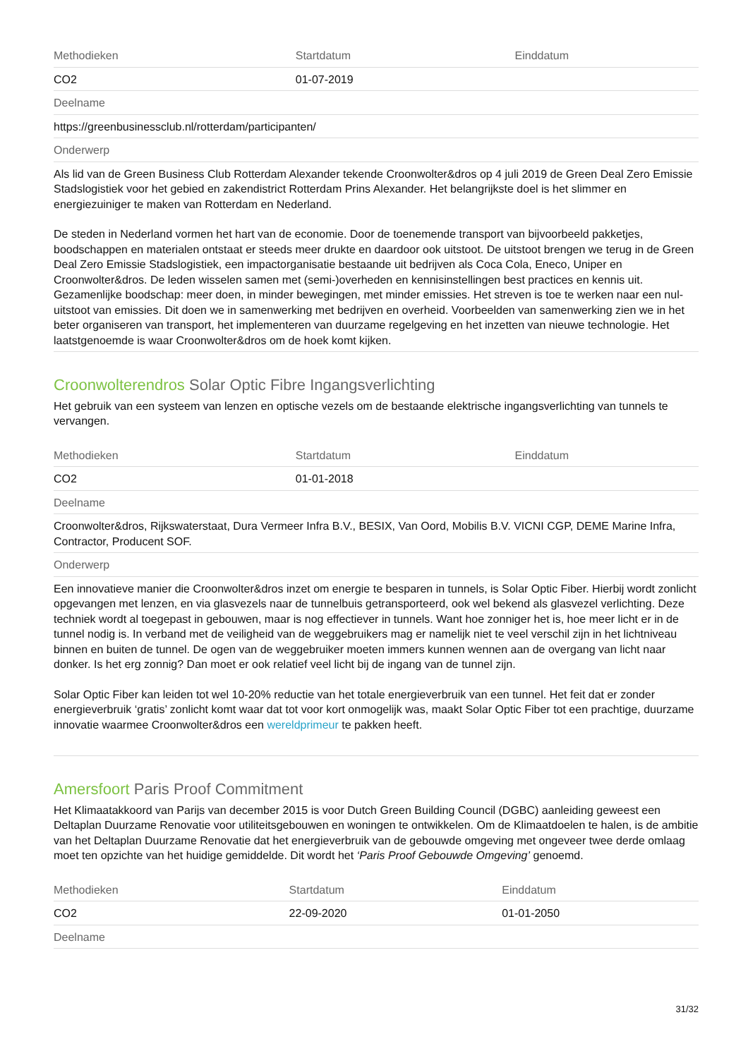| Methodieken | Startdatum | Einddatum |
| --- | --- | --- |
| CO2 | 01-07-2019 | |
| Deelname | | |
| https://greenbusinessclub.nl/rotterdam/participanten/ | | |
| Onderwerp | | |
| Als lid van de Green Business Club Rotterdam Alexander tekende Croonwolter&dros op 4 juli 2019 de Green Deal Zero Emissie Stadslogistiek voor het gebied en zakendistrict Rotterdam Prins Alexander. Het belangrijkste doel is het slimmer en energiezuiniger te maken van Rotterdam en Nederland. De steden in Nederland vormen het hart van de economie. Door de toenemende transport van bijvoorbeeld pakketjes, boodschappen en materialen ontstaat er steeds meer drukte en daardoor ook uitstoot. De uitstoot brengen we terug in de Green Deal Zero Emissie Stadslogistiek, een impactorganisatie bestaande uit bedrijven als Coca Cola, Eneco, Uniper en Croonwolter&dros. De leden wisselen samen met (semi-)overheden en kennisinstellingen best practices en kennis uit. Gezamenlijke boodschap: meer doen, in minder bewegingen, met minder emissies. Het streven is toe te werken naar een nul-uitstoot van emissies. Dit doen we in samenwerking met bedrijven en overheid. Voorbeelden van samenwerking zien we in het beter organiseren van transport, het implementeren van duurzame regelgeving en het inzetten van nieuwe technologie. Het laatstgenoemde is waar Croonwolter&dros om de hoek komt kijken. | | |
Croonwolterendros Solar Optic Fibre Ingangsverlichting
Het gebruik van een systeem van lenzen en optische vezels om de bestaande elektrische ingangsverlichting van tunnels te vervangen.
| Methodieken | Startdatum | Einddatum |
| --- | --- | --- |
| CO2 | 01-01-2018 | |
| Deelname | | |
| Croonwolter&dros, Rijkswaterstaat, Dura Vermeer Infra B.V., BESIX, Van Oord, Mobilis B.V. VICNI CGP, DEME Marine Infra, Contractor, Producent SOF. | | |
| Onderwerp | | |
| Een innovatieve manier die Croonwolter&dros inzet om energie te besparen in tunnels, is Solar Optic Fiber. Hierbij wordt zonlicht opgevangen met lenzen, en via glasvezels naar de tunnelbuis getransporteerd, ook wel bekend als glasvezel verlichting. Deze techniek wordt al toegepast in gebouwen, maar is nog effectiever in tunnels. Want hoe zonniger het is, hoe meer licht er in de tunnel nodig is. In verband met de veiligheid van de weggebruikers mag er namelijk niet te veel verschil zijn in het lichtniveau binnen en buiten de tunnel. De ogen van de weggebruiker moeten immers kunnen wennen aan de overgang van licht naar donker. Is het erg zonnig? Dan moet er ook relatief veel licht bij de ingang van de tunnel zijn. Solar Optic Fiber kan leiden tot wel 10-20% reductie van het totale energieverbruik van een tunnel. Het feit dat er zonder energieverbruik ‘gratis’ zonlicht komt waar dat tot voor kort onmogelijk was, maakt Solar Optic Fiber tot een prachtige, duurzame innovatie waarmee Croonwolter&dros een wereldprimeur te pakken heeft. | | |
Amersfoort Paris Proof Commitment
Het Klimaatakkoord van Parijs van december 2015 is voor Dutch Green Building Council (DGBC) aanleiding geweest een Deltaplan Duurzame Renovatie voor utiliteitsgebouwen en woningen te ontwikkelen. Om de Klimaatdoelen te halen, is de ambitie van het Deltaplan Duurzame Renovatie dat het energieverbruik van de gebouwde omgeving met ongeveer twee derde omlaag moet ten opzichte van het huidige gemiddelde. Dit wordt het ‘Paris Proof Gebouwde Omgeving’ genoemd.
| Methodieken | Startdatum | Einddatum |
| --- | --- | --- |
| CO2 | 22-09-2020 | 01-01-2050 |
| Deelname | | |
31/32